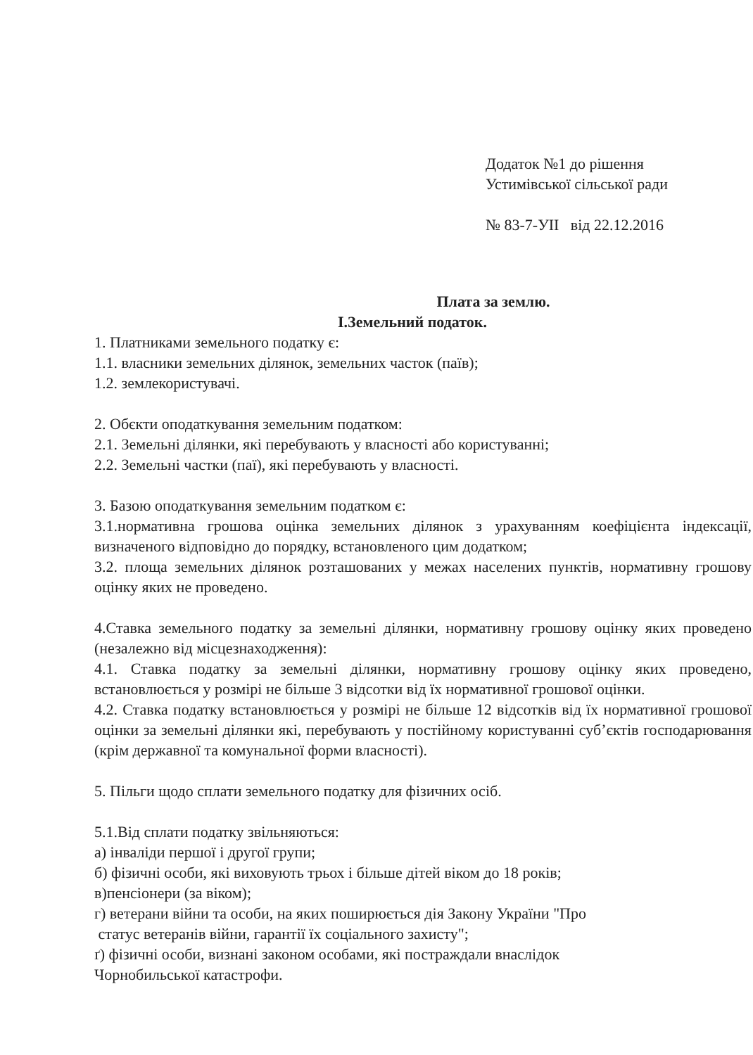Додаток №1 до рішення
Устимівської сільської ради
№ 83-7-УІІ від 22.12.2016
Плата за землю.
І.Земельний податок.
1. Платниками земельного податку є:
1.1. власники земельних ділянок, земельних часток (паїв);
1.2. землекористувачі.
2. Обєкти оподаткування земельним податком:
2.1. Земельні ділянки, які перебувають у власності або користуванні;
2.2. Земельні частки (паї), які перебувають у власності.
3. Базою оподаткування земельним податком є:
3.1.нормативна грошова оцінка земельних ділянок з урахуванням коефіцієнта індексації, визначеного відповідно до порядку, встановленого цим додатком;
3.2. площа земельних ділянок розташованих у межах населених пунктів, нормативну грошову оцінку яких не проведено.
4.Ставка земельного податку за земельні ділянки, нормативну грошову оцінку яких проведено (незалежно від місцезнаходження):
4.1. Ставка податку за земельні ділянки, нормативну грошову оцінку яких проведено, встановлюється у розмірі не більше 3 відсотки від їх нормативної грошової оцінки.
4.2. Ставка податку встановлюється у розмірі не більше 12 відсотків від їх нормативної грошової оцінки за земельні ділянки які, перебувають у постійному користуванні суб’єктів господарювання (крім державної та комунальної форми власності).
5. Пільги щодо сплати земельного податку для фізичних осіб.
5.1.Від сплати податку звільняються:
а) інваліди першої і другої групи;
б) фізичні особи, які виховують трьох і більше дітей віком до 18 років;
в)пенсіонери (за віком);
г) ветерани війни та особи, на яких поширюється дія Закону України "Про
статус ветеранів війни, гарантії їх соціального захисту";
ґ) фізичні особи, визнані законом особами, які постраждали внаслідок
Чорнобильської катастрофи.